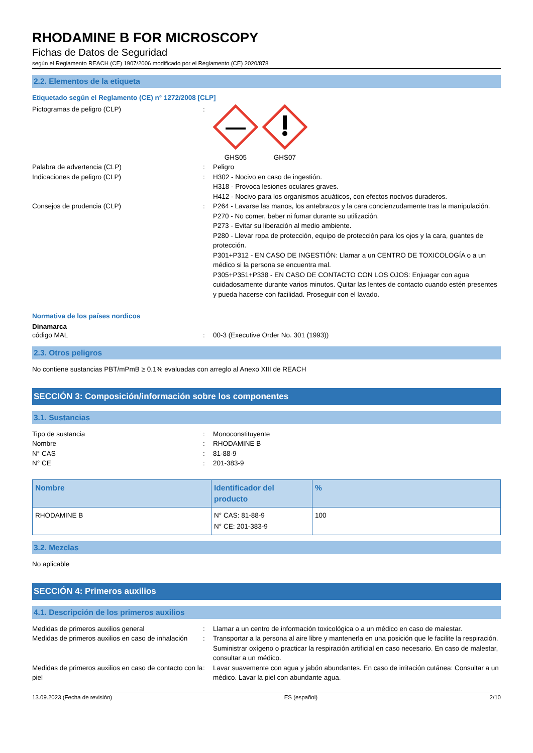RHODAMINE B FOR MICROSCOPY
Fichas de Datos de Seguridad
según el Reglamento REACH (CE) 1907/2006 modificado por el Reglamento (CE) 2020/878
2.2. Elementos de la etiqueta
Etiquetado según el Reglamento (CE) n° 1272/2008 [CLP]
Pictogramas de peligro (CLP) : GHS05 GHS07
Palabra de advertencia (CLP) : Peligro
Indicaciones de peligro (CLP) : H302 - Nocivo en caso de ingestión.
H318 - Provoca lesiones oculares graves.
H412 - Nocivo para los organismos acuáticos, con efectos nocivos duraderos.
Consejos de prudencia (CLP) : P264 - Lavarse las manos, los antebrazos y la cara concienzudamente tras la manipulación.
P270 - No comer, beber ni fumar durante su utilización.
P273 - Evitar su liberación al medio ambiente.
P280 - Llevar ropa de protección, equipo de protección para los ojos y la cara, guantes de protección.
P301+P312 - EN CASO DE INGESTIÓN: Llamar a un CENTRO DE TOXICOLOGÍA o a un médico si la persona se encuentra mal.
P305+P351+P338 - EN CASO DE CONTACTO CON LOS OJOS: Enjuagar con agua cuidadosamente durante varios minutos. Quitar las lentes de contacto cuando estén presentes y pueda hacerse con facilidad. Proseguir con el lavado.
Normativa de los países nordicos
Dinamarca
código MAL : 00-3 (Executive Order No. 301 (1993))
2.3. Otros peligros
No contiene sustancias PBT/mPmB ≥ 0.1% evaluadas con arreglo al Anexo XIII de REACH
SECCIÓN 3: Composición/información sobre los componentes
3.1. Sustancias
Tipo de sustancia : Monoconstituyente
Nombre : RHODAMINE B
N° CAS : 81-88-9
N° CE : 201-383-9
| Nombre | Identificador del producto | % |
| --- | --- | --- |
| RHODAMINE B | N° CAS: 81-88-9 N° CE: 201-383-9 | 100 |
3.2. Mezclas
No aplicable
SECCIÓN 4: Primeros auxilios
4.1. Descripción de los primeros auxilios
Medidas de primeros auxilios general : Llamar a un centro de información toxicológica o a un médico en caso de malestar.
Medidas de primeros auxilios en caso de inhalación
: Transportar a la persona al aire libre y mantenerla en una posición que le facilite la respiración. Suministrar oxígeno o practicar la respiración artificial en caso necesario. En caso de malestar, consultar a un médico.
Medidas de primeros auxilios en caso de contacto con la piel
: Lavar suavemente con agua y jabón abundantes. En caso de irritación cutánea: Consultar a un médico. Lavar la piel con abundante agua.
13.09.2023 (Fecha de revisión) ES (español) 2/10